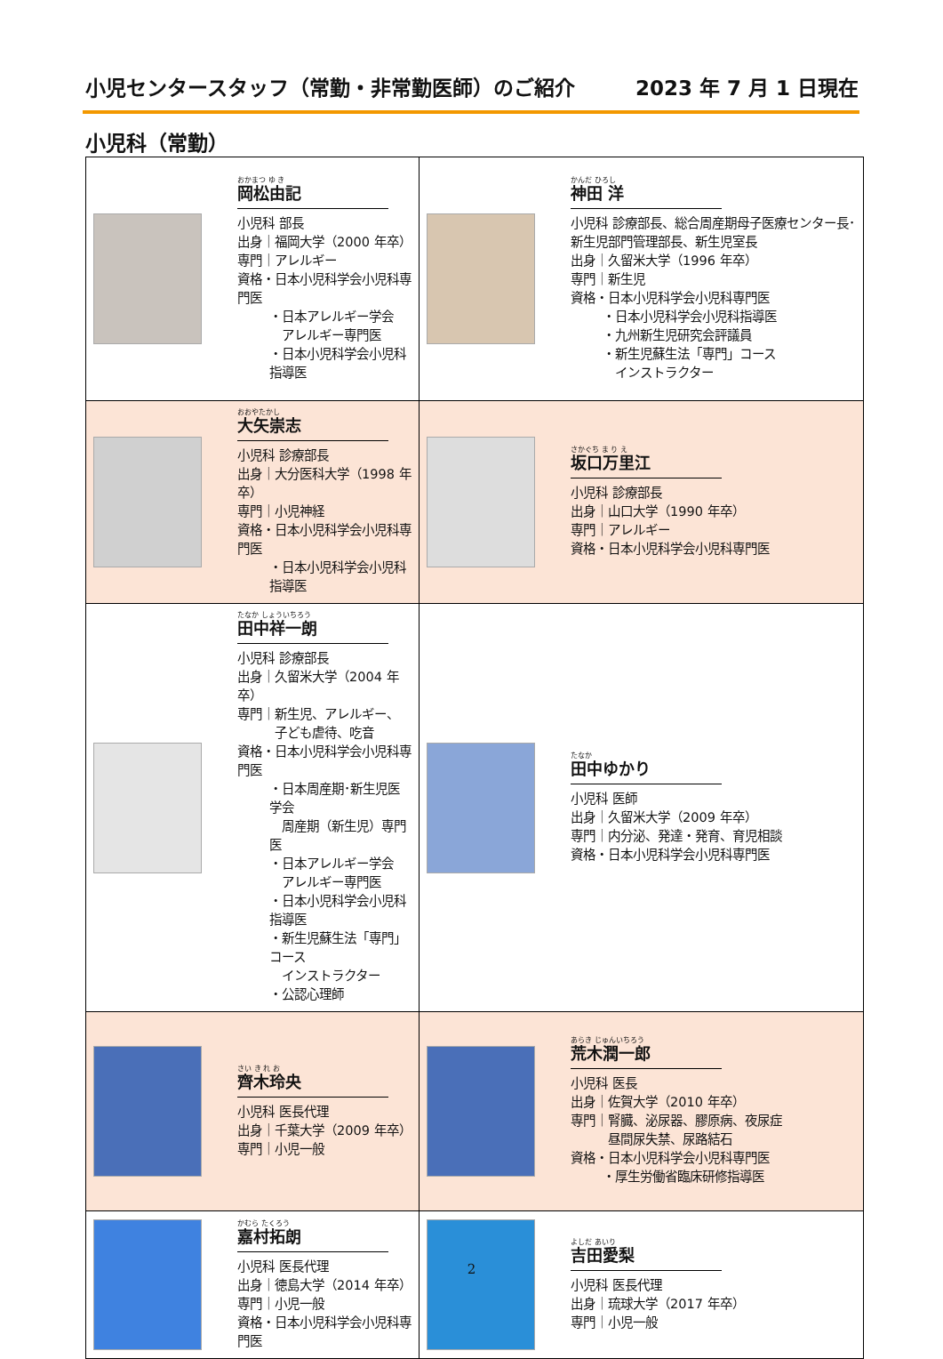小児センタースタッフ（常勤・非常勤医師）のご紹介 2023 年 7 月 1 日現在
小児科（常勤）
| おかまつ ゆ き 岡松由記 小児科 部長 出身｜福岡大学（2000 年卒） 専門｜アレルギー 資格・日本小児科学会小児科専門医 ・日本アレルギー学会 アレルギー専門医 ・日本小児科学会小児科指導医 | かんだ ひろし 神田 洋 小児科 診療部長、総合周産期母子医療センター長･新生児部門管理部長、新生児室長 出身｜久留米大学（1996 年卒） 専門｜新生児 資格・日本小児科学会小児科専門医 ・日本小児科学会小児科指導医 ・九州新生児研究会評議員 ・新生児蘇生法「専門」コース インストラクター |
| おおやたかし 大矢崇志 小児科 診療部長 出身｜大分医科大学（1998 年卒） 専門｜小児神経 資格・日本小児科学会小児科専門医 ・日本小児科学会小児科指導医 | さかぐち ま り え 坂口万里江 小児科 診療部長 出身｜山口大学（1990 年卒） 専門｜アレルギー 資格・日本小児科学会小児科専門医 |
| たなか しょういちろう 田中祥一朗 小児科 診療部長 出身｜久留米大学（2004 年卒） 専門｜新生児、アレルギー、 子ども虐待、吃音 資格・日本小児科学会小児科専門医 ・日本周産期･新生児医学会 周産期（新生児）専門医 ・日本アレルギー学会 アレルギー専門医 ・日本小児科学会小児科指導医 ・新生児蘇生法「専門」コース インストラクター ・公認心理師 | たなか 田中ゆかり 小児科 医師 出身｜久留米大学（2009 年卒） 専門｜内分泌、発達・発育、育児相談 資格・日本小児科学会小児科専門医 |
| さい き れ お 齊木玲央 小児科 医長代理 出身｜千葉大学（2009 年卒） 専門｜小児一般 | あらき じゅんいちろう 荒木潤一郎 小児科 医長 出身｜佐賀大学（2010 年卒） 専門｜腎臓、泌尿器、膠原病、夜尿症 昼間尿失禁、尿路結石 資格・日本小児科学会小児科専門医 ・厚生労働省臨床研修指導医 |
| かむら たくろう 嘉村拓朗 小児科 医長代理 出身｜徳島大学（2014 年卒） 専門｜小児一般 資格・日本小児科学会小児科専門医 | よしだ あいり 吉田愛梨 小児科 医長代理 出身｜琉球大学（2017 年卒） 専門｜小児一般 |
2